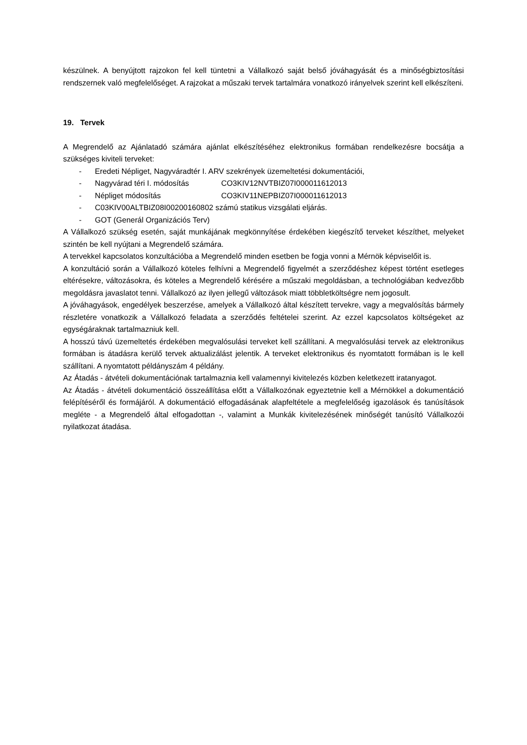készülnek. A benyújtott rajzokon fel kell tüntetni a Vállalkozó saját belső jóváhagyását és a minőségbiztosítási rendszernek való megfelelőséget. A rajzokat a műszaki tervek tartalmára vonatkozó irányelvek szerint kell elkészíteni.
19. Tervek
A Megrendelő az Ajánlatadó számára ajánlat elkészítéséhez elektronikus formában rendelkezésre bocsátja a szükséges kiviteli terveket:
- Eredeti Népliget, Nagyváradtér I. ARV szekrények üzemeltetési dokumentációi,
- Nagyvárad téri I. módosítás CO3KIV12NVTBIZ07I000011612013
- Népliget módosítás CO3KIV11NEPBIZ07I000011612013
- C03KIV00ALTBIZ08I00200160802 számú statikus vizsgálati eljárás.
- GOT (Generál Organizációs Terv)
A Vállalkozó szükség esetén, saját munkájának megkönnyítése érdekében kiegészítő terveket készíthet, melyeket szintén be kell nyújtani a Megrendelő számára.
A tervekkel kapcsolatos konzultációba a Megrendelő minden esetben be fogja vonni a Mérnök képviselőit is.
A konzultáció során a Vállalkozó köteles felhívni a Megrendelő figyelmét a szerződéshez képest történt esetleges eltérésekre, változásokra, és köteles a Megrendelő kérésére a műszaki megoldásban, a technológiában kedvezőbb megoldásra javaslatot tenni. Vállalkozó az ilyen jellegű változások miatt többletköltségre nem jogosult.
A jóváhagyások, engedélyek beszerzése, amelyek a Vállalkozó által készített tervekre, vagy a megvalósítás bármely részletére vonatkozik a Vállalkozó feladata a szerződés feltételei szerint. Az ezzel kapcsolatos költségeket az egységáraknak tartalmazniuk kell.
A hosszú távú üzemeltetés érdekében megvalósulási terveket kell szállítani. A megvalósulási tervek az elektronikus formában is átadásra kerülő tervek aktualizálást jelentik. A terveket elektronikus és nyomtatott formában is le kell szállítani. A nyomtatott példányszám 4 példány.
Az Átadás - átvételi dokumentációnak tartalmaznia kell valamennyi kivitelezés közben keletkezett iratanyagot.
Az Átadás - átvételi dokumentáció összeállítása előtt a Vállalkozónak egyeztetnie kell a Mérnökkel a dokumentáció felépítéséről és formájáról. A dokumentáció elfogadásának alapfeltétele a megfelelőség igazolások és tanúsítások megléte - a Megrendelő által elfogadottan -, valamint a Munkák kivitelezésének minőségét tanúsító Vállalkozói nyilatkozat átadása.